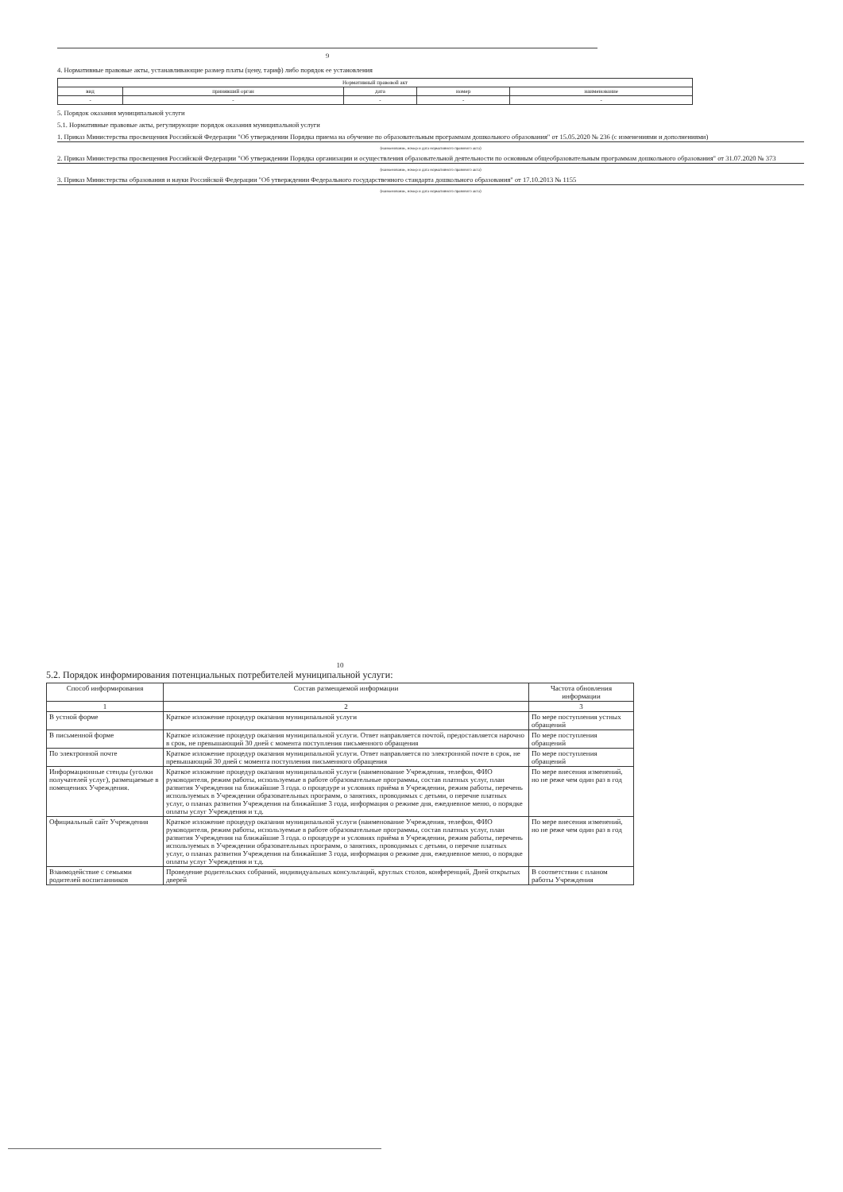9
4. Нормативные правовые акты, устанавливающие размер платы (цену, тариф) либо порядок ее установления
| Нормативный правовой акт | | | | |
| --- | --- | --- | --- | --- |
| вид | принявший орган | дата | номер | наименование |
| - | - | - | - | - |
5. Порядок оказания муниципальной услуги
5.1. Нормативные правовые акты, регулирующие порядок оказания муниципальной услуги
1. Приказ Министерства просвещения Российской Федерации "Об утверждении Порядка приема на обучение по образовательным программам дошкольного образования" от 15.05.2020 № 236 (с изменениями и дополнениями)
(наименование, номер и дата нормативного правового акта)
2. Приказ Министерства просвещения Российской Федерации "Об утверждении Порядка организации и осуществления образовательной деятельности по основным общеобразовательным программам дошкольного образования" от 31.07.2020 № 373
(наименование, номер и дата нормативного правового акта)
3. Приказ Министерства образования и науки Российской Федерации "Об утверждении Федерального государственного стандарта дошкольного образования" от 17.10.2013 № 1155
(наименование, номер и дата нормативного правового акта)
10
5.2. Порядок информирования потенциальных потребителей муниципальной услуги:
| Способ информирования | Состав размещаемой информации | Частота обновления информации |
| --- | --- | --- |
| 1 | 2 | 3 |
| В устной форме | Краткое изложение процедур оказания муниципальной услуги | По мере поступления устных обращений |
| В письменной форме | Краткое изложение процедур оказания муниципальной услуги. Ответ направляется почтой, предоставляется нарочно в срок, не превышающий 30 дней с момента поступления письменного обращения | По мере поступления обращений |
| По электронной почте | Краткое изложение процедур оказания муниципальной услуги. Ответ направляется по электронной почте в срок, не превышающий 30 дней с момента поступления письменного обращения | По мере поступления обращений |
| Информационные стенды (уголки получателей услуг), размещаемые в помещениях Учреждения. | Краткое изложение процедур оказания муниципальной услуги (наименование Учреждения, телефон, ФИО руководителя, режим работы, используемые в работе образовательные программы, состав платных услуг, план развития Учреждения на ближайшие 3 года. о процедуре и условиях приёма в Учреждении, режим работы, перечень используемых в Учреждении образовательных программ, о занятиях, проводимых с детьми, о перечне платных услуг, о планах развития Учреждения на ближайшие 3 года, информация о режиме дня, ежедневное меню, о порядке оплаты услуг Учреждения и т.д. | По мере внесения изменений, но не реже чем один раз в год |
| Официальный сайт Учреждения | Краткое изложение процедур оказания муниципальной услуги (наименование Учреждения, телефон, ФИО руководителя, режим работы, используемые в работе образовательные программы, состав платных услуг, план развития Учреждения на ближайшие 3 года. о процедуре и условиях приёма в Учреждении, режим работы, перечень используемых в Учреждении образовательных программ, о занятиях, проводимых с детьми, о перечне платных услуг, о планах развития Учреждения на ближайшие 3 года, информация о режиме дня, ежедневное меню, о порядке оплаты услуг Учреждения и т.д. | По мере внесения изменений, но не реже чем один раз в год |
| Взаимодействие с семьями родителей воспитанников | Проведение родительских собраний, индивидуальных консультаций, круглых столов, конференций, Дней открытых дверей | В соответствии с планом работы Учреждения |